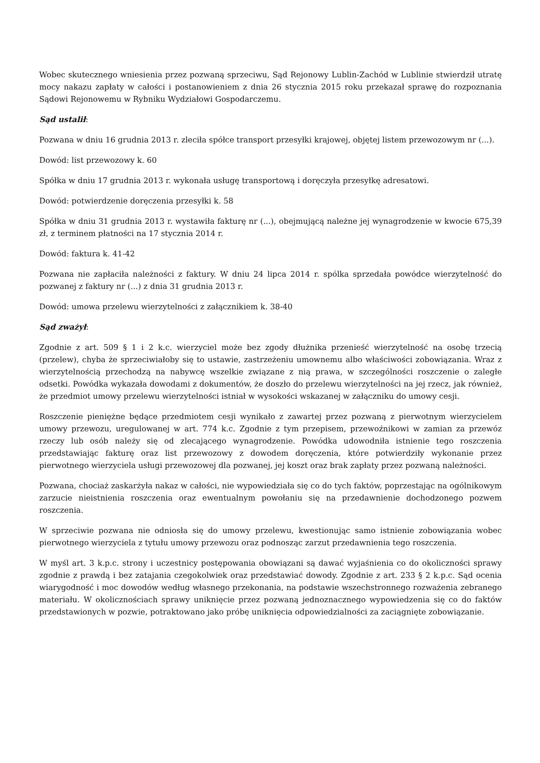Wobec skutecznego wniesienia przez pozwaną sprzeciwu, Sąd Rejonowy Lublin-Zachód w Lublinie stwierdził utratę mocy nakazu zapłaty w całości i postanowieniem z dnia 26 stycznia 2015 roku przekazał sprawę do rozpoznania Sądowi Rejonowemu w Rybniku Wydziałowi Gospodarczemu.
Sąd ustalił:
Pozwana w dniu 16 grudnia 2013 r. zleciła spółce transport przesyłki krajowej, objętej listem przewozowym nr (...).
Dowód: list przewozowy k. 60
Spółka w dniu 17 grudnia 2013 r. wykonała usługę transportową i doręczyła przesyłkę adresatowi.
Dowód: potwierdzenie doręczenia przesyłki k. 58
Spółka w dniu 31 grudnia 2013 r. wystawiła fakturę nr (...), obejmującą należne jej wynagrodzenie w kwocie 675,39 zł, z terminem płatności na 17 stycznia 2014 r.
Dowód: faktura k. 41-42
Pozwana nie zapłaciła należności z faktury. W dniu 24 lipca 2014 r. spólka sprzedała powódce wierzytelność do pozwanej z faktury nr (...) z dnia 31 grudnia 2013 r.
Dowód: umowa przelewu wierzytelności z załącznikiem k. 38-40
Sąd zważył:
Zgodnie z art. 509 § 1 i 2 k.c. wierzyciel może bez zgody dłużnika przenieść wierzytelność na osobę trzecią (przelew), chyba że sprzeciwiałoby się to ustawie, zastrzeżeniu umownemu albo właściwości zobowiązania. Wraz z wierzytelnością przechodzą na nabywcę wszelkie związane z nią prawa, w szczególności roszczenie o zaległe odsetki. Powódka wykazała dowodami z dokumentów, że doszło do przelewu wierzytelności na jej rzecz, jak również, że przedmiot umowy przelewu wierzytelności istniał w wysokości wskazanej w załączniku do umowy cesji.
Roszczenie pieniężne będące przedmiotem cesji wynikało z zawartej przez pozwaną z pierwotnym wierzycielem umowy przewozu, uregulowanej w art. 774 k.c. Zgodnie z tym przepisem, przewoźnikowi w zamian za przewóz rzeczy lub osób należy się od zlecającego wynagrodzenie. Powódka udowodniła istnienie tego roszczenia przedstawiając fakturę oraz list przewozowy z dowodem doręczenia, które potwierdziły wykonanie przez pierwotnego wierzyciela usługi przewozowej dla pozwanej, jej koszt oraz brak zapłaty przez pozwaną należności.
Pozwana, chociaż zaskarżyła nakaz w całości, nie wypowiedziała się co do tych faktów, poprzestając na ogólnikowym zarzucie nieistnienia roszczenia oraz ewentualnym powołaniu się na przedawnienie dochodzonego pozwem roszczenia.
W sprzeciwie pozwana nie odniosła się do umowy przelewu, kwestionując samo istnienie zobowiązania wobec pierwotnego wierzyciela z tytułu umowy przewozu oraz podnosząc zarzut przedawnienia tego roszczenia.
W myśl art. 3 k.p.c. strony i uczestnicy postępowania obowiązani są dawać wyjaśnienia co do okoliczności sprawy zgodnie z prawdą i bez zatajania czegokolwiek oraz przedstawiać dowody. Zgodnie z art. 233 § 2 k.p.c. Sąd ocenia wiarygodność i moc dowodów według własnego przekonania, na podstawie wszechstronnego rozważenia zebranego materiału. W okolicznościach sprawy uniknięcie przez pozwaną jednoznacznego wypowiedzenia się co do faktów przedstawionych w pozwie, potraktowano jako próbę uniknięcia odpowiedzialności za zaciągnięte zobowiązanie.